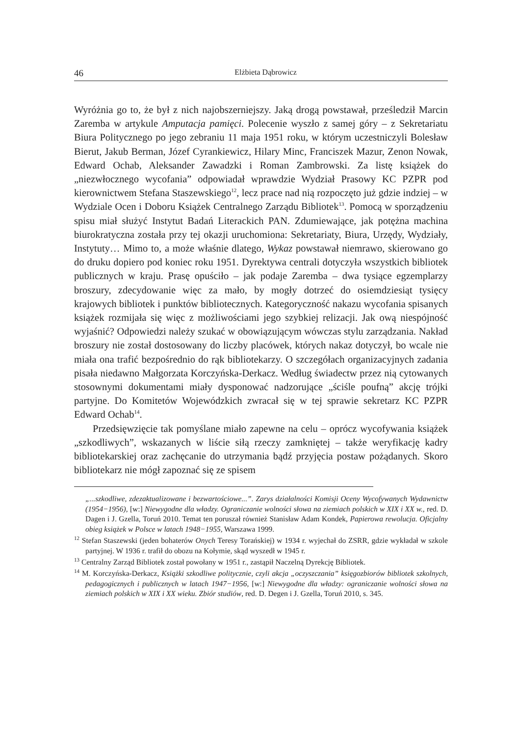46 Elżbieta Dąbrowicz
Wyróżnia go to, że był z nich najobszerniejszy. Jaką drogą powstawał, prześledził Marcin Zaremba w artykule Amputacja pamięci. Polecenie wyszło z samej góry – z Sekretariatu Biura Politycznego po jego zebraniu 11 maja 1951 roku, w którym uczestniczyli Bolesław Bierut, Jakub Berman, Józef Cyrankiewicz, Hilary Minc, Franciszek Mazur, Zenon Nowak, Edward Ochab, Aleksander Zawadzki i Roman Zambrowski. Za listę książek do „niezwłocznego wycofania” odpowiadał wprawdzie Wydział Prasowy KC PZPR pod kierownictwem Stefana Staszewskiego<sup>12</sup>, lecz prace nad nią rozpoczęto już gdzie indziej – w Wydziale Ocen i Doboru Książek Centralnego Zarządu Bibliotek<sup>13</sup>. Pomocą w sporządzeniu spisu miał służyć Instytut Badań Literackich PAN. Zdumiewające, jak potężna machina biurokratyczna została przy tej okazji uruchomiona: Sekretariaty, Biura, Urzędy, Wydziały, Instytuty… Mimo to, a może właśnie dlatego, Wykaz powstawał niemrawo, skierowano go do druku dopiero pod koniec roku 1951. Dyrektywa centrali dotyczyła wszystkich bibliotek publicznych w kraju. Prasę opuściło – jak podaje Zaremba – dwa tysiące egzemplarzy broszury, zdecydowanie więc za mało, by mogły dotrzeć do osiemdziesiąt tysięcy krajowych bibliotek i punktów bibliotecznych. Kategoryczność nakazu wycofania spisanych książek rozmijała się więc z możliwościami jego szybkiej relizacji. Jak ową niespójność wyjaśnić? Odpowiedzi należy szukać w obowiązującym wówczas stylu zarządzania. Nakład broszury nie został dostosowany do liczby placówek, których nakaz dotyczył, bo wcale nie miała ona trafić bezpośrednio do rąk bibliotekarzy. O szczegółach organizacyjnych zadania pisała niedawno Małgorzata Korczyńska-Derkacz. Według świadectw przez nią cytowanych stosownymi dokumentami miały dysponować nadzorujące „ściśle poufną” akcję trójki partyjne. Do Komitetów Wojewódzkich zwracał się w tej sprawie sekretarz KC PZPR Edward Ochab<sup>14</sup>.
Przedsięwzięcie tak pomyślane miało zapewne na celu – oprócz wycofywania książek „szkodliwych”, wskazanych w liście siłą rzeczy zamkniętej – także weryfikację kadry bibliotekarskiej oraz zachęcanie do utrzymania bądź przyjęcia postaw pożądanych. Skoro bibliotekarz nie mógł zapoznać się ze spisem
„...szkodliwe, zdezaktualizowane i bezwartościowe...”. Zarys działalności Komisji Oceny Wycofywanych Wydawnictw (1954−1956), [w:] Niewygodne dla władzy. Ograniczanie wolności słowa na ziemiach polskich w XIX i XX w., red. D. Dagen i J. Gzella, Toruń 2010. Temat ten poruszał również Stanisław Adam Kondek, Papierowa rewolucja. Oficjalny obieg książek w Polsce w latach 1948−1955, Warszawa 1999.
<sup>12</sup> Stefan Staszewski (jeden bohaterów Onych Teresy Torańskiej) w 1934 r. wyjechał do ZSRR, gdzie wykładał w szkole partyjnej. W 1936 r. trafił do obozu na Kołymie, skąd wyszedł w 1945 r.
<sup>13</sup> Centralny Zarząd Bibliotek został powołany w 1951 r., zastąpił Naczelną Dyrekcję Bibliotek.
<sup>14</sup> M. Korczyńska-Derkacz, Książki szkodliwe politycznie, czyli akcja „oczyszczania” księgozbiorów bibliotek szkolnych, pedagogicznych i publicznych w latach 1947−1956, [w:] Niewygodne dla władzy: ograniczanie wolności słowa na ziemiach polskich w XIX i XX wieku. Zbiór studiów, red. D. Degen i J. Gzella, Toruń 2010, s. 345.